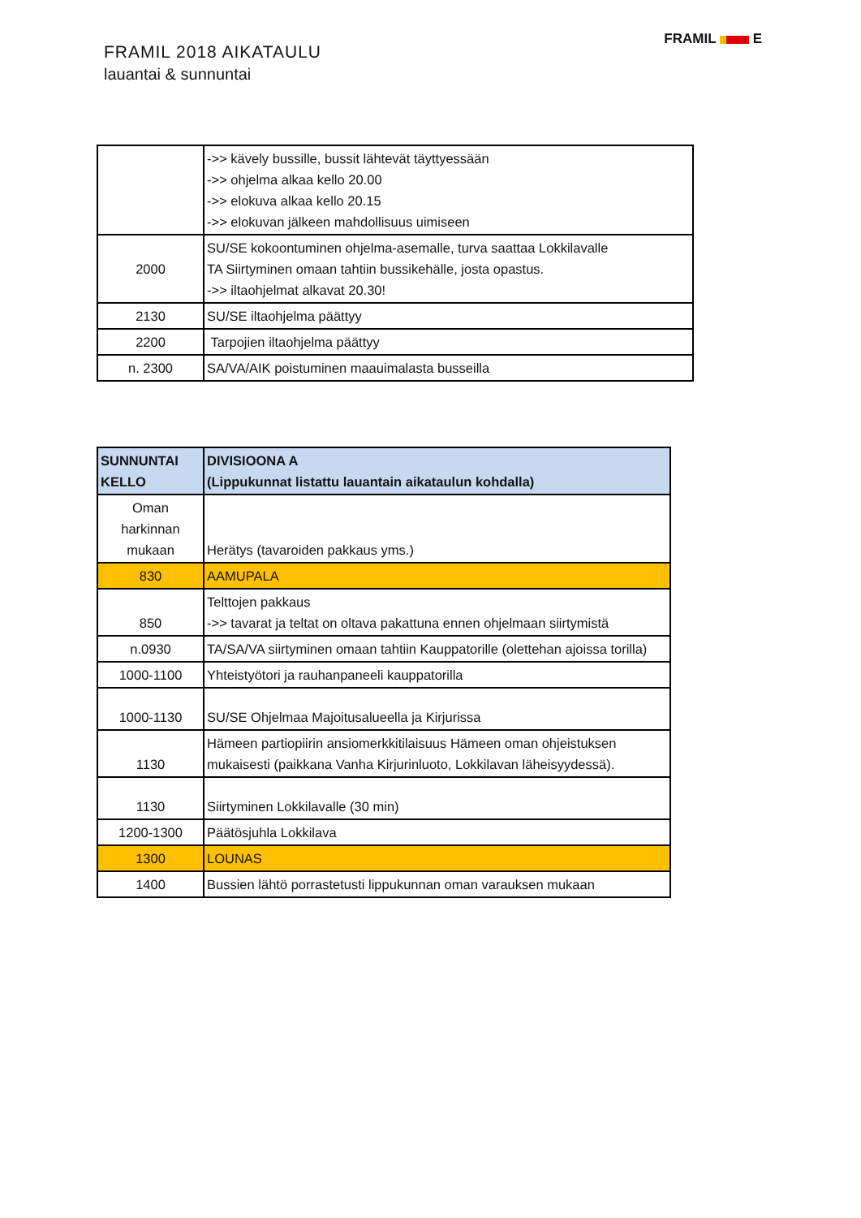FRAMIL 2018 AIKATAULU
lauantai & sunnuntai
FRAMIL E
| | ->> kävely bussille, bussit lähtevät täyttyessään ->> ohjelma alkaa kello 20.00 ->> elokuva alkaa kello 20.15 ->> elokuvan jälkeen mahdollisuus uimiseen |
| 2000 | SU/SE kokoontuminen ohjelma-asemalle, turva saattaa Lokkilavalle TA Siirtyminen omaan tahtiin bussikehälle, josta opastus. ->> iltaohjelmat alkavat 20.30! |
| 2130 | SU/SE iltaohjelma päättyy |
| 2200 | Tarpojien iltaohjelma päättyy |
| n. 2300 | SA/VA/AIK poistuminen maauimalasta busseilla |
| SUNNUNTAI KELLO | DIVISIOONA A (Lippukunnat listattu lauantain aikataulun kohdalla) |
| --- | --- |
| Oman harkinnan mukaan | Herätys (tavaroiden pakkaus yms.) |
| 830 | AAMUPALA |
| 850 | Telttojen pakkaus ->> tavarat ja teltat on oltava pakattuna ennen ohjelmaan siirtymistä |
| n.0930 | TA/SA/VA siirtyminen omaan tahtiin Kauppatorille (olettehan ajoissa torilla) |
| 1000-1100 | Yhteistyötori ja rauhanpaneeli kauppatorilla |
| 1000-1130 | SU/SE Ohjelmaa Majoitusalueella ja Kirjurissa |
| 1130 | Hämeen partiopiirin ansiomerkkitilaisuus Hämeen oman ohjeistuksen mukaisesti (paikkana Vanha Kirjurinluoto, Lokkilavan läheisyydessä). |
| 1130 | Siirtyminen Lokkilavalle (30 min) |
| 1200-1300 | Päätösjuhla Lokkilava |
| 1300 | LOUNAS |
| 1400 | Bussien lähtö porrastetusti lippukunnan oman varauksen mukaan |